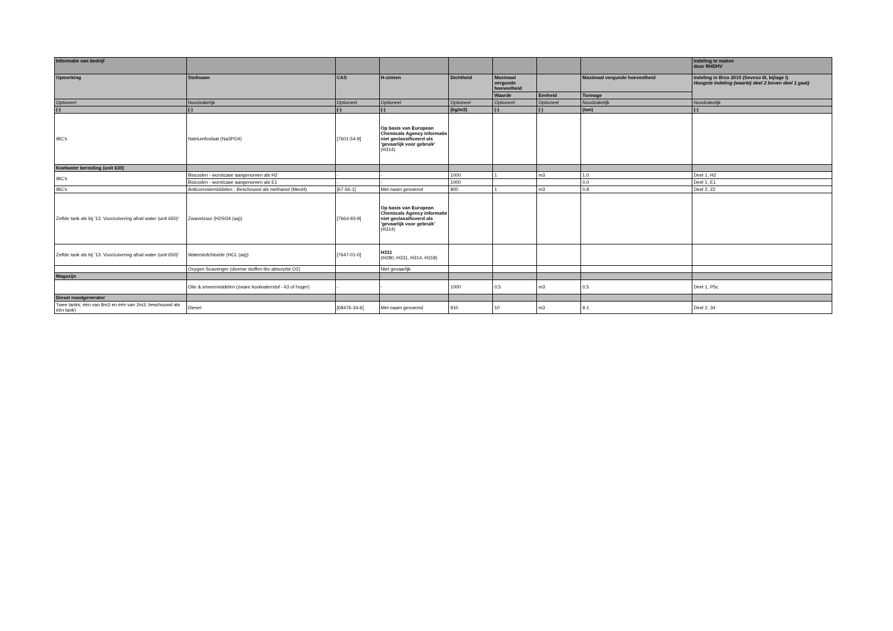| Informatie van bedrijf | | | | | | | | Indeling te maken door RHDHV |
| --- | --- | --- | --- | --- | --- | --- | --- | --- |
| Opmerking | Stofnaam | CAS | H-zinnen | Dichtheid | Maximaal vergunde hoeveelheid | | Maximaal vergunde hoeveelheid | Indeling in Brzo 2015 (Seveso III, bijlage I) Hoogste indeling (waarbij deel 2 boven deel 1 gaat) |
| | | | | | Waarde | Eenheid | Tonnage | |
| Optioneel | Noodzakelijk | Optioneel | Optioneel | Optioneel | Optioneel | Optioneel | Noodzakelijk | Noodzakelijk |
| (-) | (-) | (-) | (-) | (kg/m3) | (-) | (-) | (ton) | (-) |
| IBC's | Natriumfosfaat (Na3PO4) | [7601-54-9] | Op basis van European Chemicals Agency informatie niet geclassificeerd als 'gevaarlijk voor gebruik' (H314) | | | | | |
| Koelwater bereiding (unit 630) | | | | | | | | |
| IBC's | Biocoden - worstcase aangenomen als H2 | - | - | 1000 | 1 | m3 | 1,0 | Deel 1, H2 |
| | Biocoden - worstcase aangenomen als E1 | - | - | 1000 | | | 0,0 | Deel 1, E1 |
| IBC's | Anticorrosiemiddelen - Beschouwd als methanol (MeoH) | [67-56-1] | Met naam genoemd | 800 | 1 | m3 | 0,8 | Deel 2, 22 |
| Zelfde tank als bij '13. Voorzuivering afval water (unit 650)' | Zwavelzuur (H2SO4 (aq)) | [7664-93-9] | Op basis van European Chemicals Agency informatie niet geclassificeerd als 'gevaarlijk voor gebruik' (H314) | | | | | |
| Zelfde tank als bij '13. Voorzuivering afval water (unit 650)' | Waterstofchloride (HCL (aq)) | [7647-01-0] | H331 (H280, H331, H314, H318) | | | | | |
| | Oxygen Scavenger (diverse stoffen tbv absorptie O2) | | Niet gevaarlijk | | | | | |
| Magazijn | | | | | | | | |
| | Olie & smeermiddelen (zware koolwaterstof - k3 of hoger) | - | - | 1000 | 0,5 | m3 | 0,5 | Deel 1, P5c |
| Diesel noodgenerator | | | | | | | | |
| Twee tanks; één van 8m3 en één van 2m3; beschouwd als één tank) | Diesel | [68476-34-6] | Met naam genoemd | 910 | 10 | m3 | 9,1 | Deel 2, 34 |